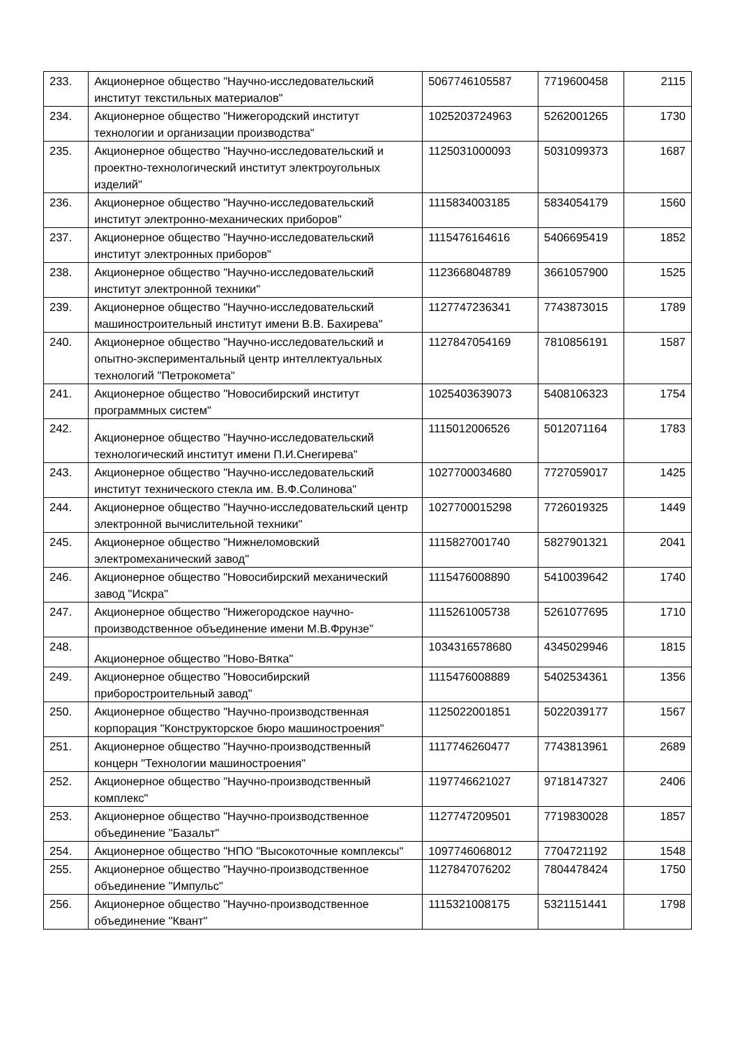| 233. | Акционерное общество "Научно-исследовательский институт текстильных материалов" | 5067746105587 | 7719600458 | 2115 |
| 234. | Акционерное общество "Нижегородский институт технологии и организации производства" | 1025203724963 | 5262001265 | 1730 |
| 235. | Акционерное общество "Научно-исследовательский и проектно-технологический институт электроугольных изделий" | 1125031000093 | 5031099373 | 1687 |
| 236. | Акционерное общество "Научно-исследовательский институт электронно-механических приборов" | 1115834003185 | 5834054179 | 1560 |
| 237. | Акционерное общество "Научно-исследовательский институт электронных приборов" | 1115476164616 | 5406695419 | 1852 |
| 238. | Акционерное общество "Научно-исследовательский институт электронной техники" | 1123668048789 | 3661057900 | 1525 |
| 239. | Акционерное общество "Научно-исследовательский машиностроительный институт имени В.В. Бахирева" | 1127747236341 | 7743873015 | 1789 |
| 240. | Акционерное общество "Научно-исследовательский и опытно-экспериментальный центр интеллектуальных технологий "Петрокомета" | 1127847054169 | 7810856191 | 1587 |
| 241. | Акционерное общество "Новосибирский институт программных систем" | 1025403639073 | 5408106323 | 1754 |
| 242. | Акционерное общество "Научно-исследовательский технологический институт имени П.И.Снегирева" | 1115012006526 | 5012071164 | 1783 |
| 243. | Акционерное общество "Научно-исследовательский институт технического стекла им. В.Ф.Солинова" | 1027700034680 | 7727059017 | 1425 |
| 244. | Акционерное общество "Научно-исследовательский центр электронной вычислительной техники" | 1027700015298 | 7726019325 | 1449 |
| 245. | Акционерное общество "Нижнеломовский электромеханический завод" | 1115827001740 | 5827901321 | 2041 |
| 246. | Акционерное общество "Новосибирский механический завод "Искра" | 1115476008890 | 5410039642 | 1740 |
| 247. | Акционерное общество "Нижегородское научно-производственное объединение имени М.В.Фрунзе" | 1115261005738 | 5261077695 | 1710 |
| 248. | Акционерное общество "Ново-Вятка" | 1034316578680 | 4345029946 | 1815 |
| 249. | Акционерное общество "Новосибирский приборостроительный завод" | 1115476008889 | 5402534361 | 1356 |
| 250. | Акционерное общество "Научно-производственная корпорация "Конструкторское бюро машиностроения" | 1125022001851 | 5022039177 | 1567 |
| 251. | Акционерное общество "Научно-производственный концерн "Технологии машиностроения" | 1117746260477 | 7743813961 | 2689 |
| 252. | Акционерное общество "Научно-производственный комплекс" | 1197746621027 | 9718147327 | 2406 |
| 253. | Акционерное общество "Научно-производственное объединение "Базальт" | 1127747209501 | 7719830028 | 1857 |
| 254. | Акционерное общество "НПО "Высокоточные комплексы" | 1097746068012 | 7704721192 | 1548 |
| 255. | Акционерное общество "Научно-производственное объединение "Импульс" | 1127847076202 | 7804478424 | 1750 |
| 256. | Акционерное общество "Научно-производственное объединение "Квант" | 1115321008175 | 5321151441 | 1798 |